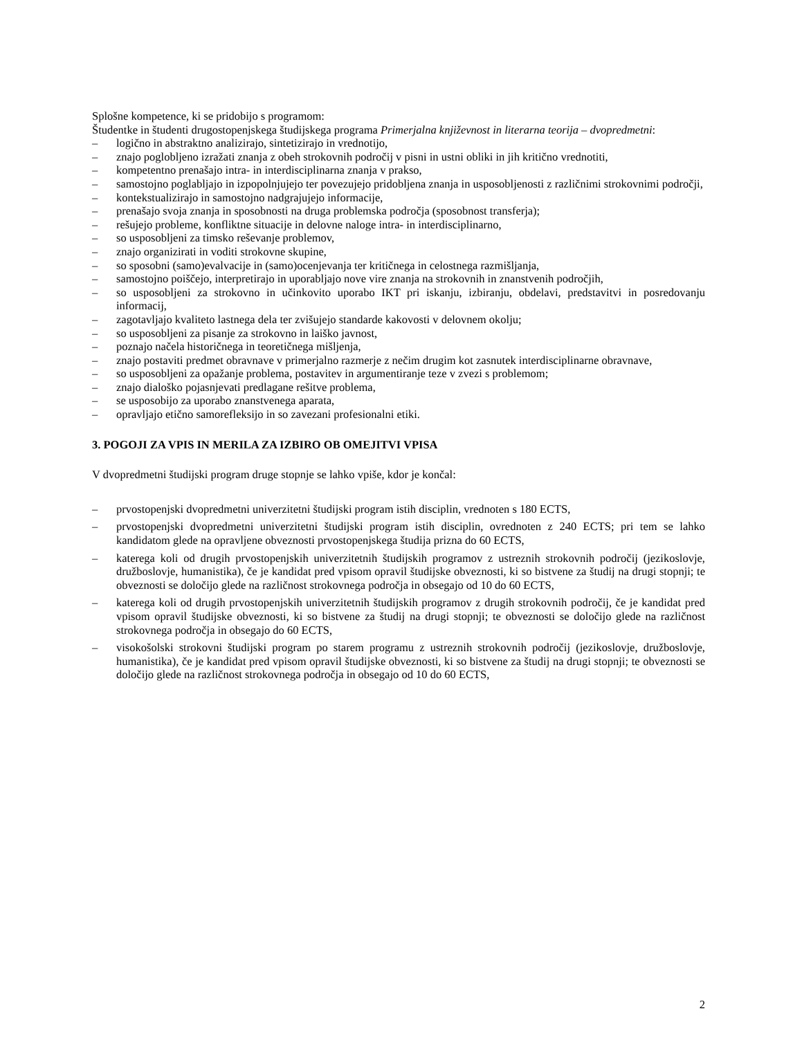Splošne kompetence, ki se pridobijo s programom:
Študentke in študenti drugostopenjskega študijskega programa Primerjalna književnost in literarna teorija – dvopredmetni:
– logično in abstraktno analizirajo, sintetizirajo in vrednotijo,
– znajo poglobljeno izražati znanja z obeh strokovnih področij v pisni in ustni obliki in jih kritično vrednotiti,
– kompetentno prenašajo intra- in interdisciplinarna znanja v prakso,
– samostojno poglabljajo in izpopolnjujejo ter povezujejo pridobljena znanja in usposobljenosti z različnimi strokovnimi področji,
– kontekstualizirajo in samostojno nadgrajujejo informacije,
– prenašajo svoja znanja in sposobnosti na druga problemska področja (sposobnost transferja);
– rešujejo probleme, konfliktne situacije in delovne naloge intra- in interdisciplinarno,
– so usposobljeni za timsko reševanje problemov,
– znajo organizirati in voditi strokovne skupine,
– so sposobni (samo)evalvacije in (samo)ocenjevanja ter kritičnega in celostnega razmišljanja,
– samostojno poiščejo, interpretirajo in uporabljajo nove vire znanja na strokovnih in znanstvenih področjih,
– so usposobljeni za strokovno in učinkovito uporabo IKT pri iskanju, izbiranju, obdelavi, predstavitvi in posredovanju informacij,
– zagotavljajo kvaliteto lastnega dela ter zvišujejo standarde kakovosti v delovnem okolju;
– so usposobljeni za pisanje za strokovno in laiško javnost,
– poznajo načela historičnega in teoretičnega mišljenja,
– znajo postaviti predmet obravnave v primerjalno razmerje z nečim drugim kot zasnutek interdisciplinarne obravnave,
– so usposobljeni za opažanje problema, postavitev in argumentiranje teze v zvezi s problemom;
– znajo dialoško pojasnjevati predlagane rešitve problema,
– se usposobijo za uporabo znanstvenega aparata,
– opravljajo etično samorefleksijo in so zavezani profesionalni etiki.
3. POGOJI ZA VPIS IN MERILA ZA IZBIRO OB OMEJITVI VPISA
V dvopredmetni študijski program druge stopnje se lahko vpiše, kdor je končal:
– prvostopenjski dvopredmetni univerzitetni študijski program istih disciplin, vrednoten s 180 ECTS,
– prvostopenjski dvopredmetni univerzitetni študijski program istih disciplin, ovrednoten z 240 ECTS; pri tem se lahko kandidatom glede na opravljene obveznosti prvostopenjskega študija prizna do 60 ECTS,
– katerega koli od drugih prvostopenjskih univerzitetnih študijskih programov z ustreznih strokovnih področij (jezikoslovje, družboslovje, humanistika), če je kandidat pred vpisom opravil študijske obveznosti, ki so bistvene za študij na drugi stopnji; te obveznosti se določijo glede na različnost strokovnega področja in obsegajo od 10 do 60 ECTS,
– katerega koli od drugih prvostopenjskih univerzitetnih študijskih programov z drugih strokovnih področij, če je kandidat pred vpisom opravil študijske obveznosti, ki so bistvene za študij na drugi stopnji; te obveznosti se določijo glede na različnost strokovnega področja in obsegajo do 60 ECTS,
– visokošolski strokovni študijski program po starem programu z ustreznih strokovnih področij (jezikoslovje, družboslovje, humanistika), če je kandidat pred vpisom opravil študijske obveznosti, ki so bistvene za študij na drugi stopnji; te obveznosti se določijo glede na različnost strokovnega področja in obsegajo od 10 do 60 ECTS,
2